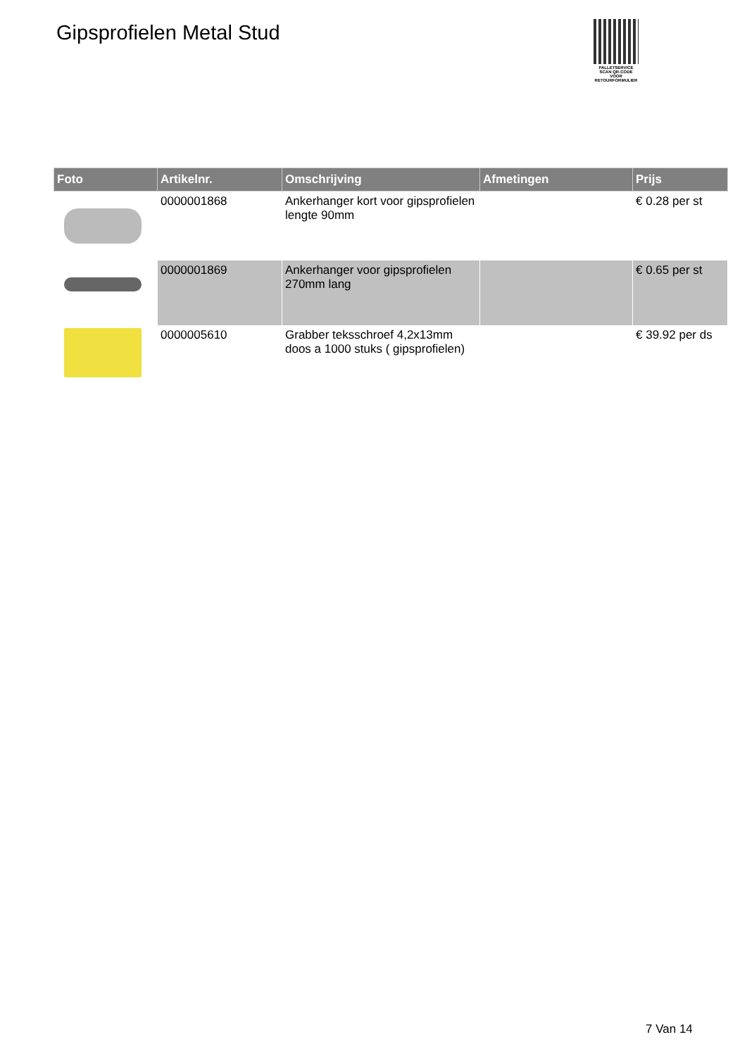Gipsprofielen Metal Stud
PALLETSERVICE
SCAN QR-CODE VOOR RETOURFORMULIER
| Foto | Artikelnr. | Omschrijving | Afmetingen | Prijs |
| --- | --- | --- | --- | --- |
| | 0000001868 | Ankerhanger kort voor gipsprofielen lengte 90mm | | € 0.28 per st |
| | 0000001869 | Ankerhanger voor gipsprofielen 270mm lang | | € 0.65 per st |
| | 0000005610 | Grabber teksschroef 4,2x13mm doos a 1000 stuks ( gipsprofielen) | | € 39.92 per ds |
7 Van 14